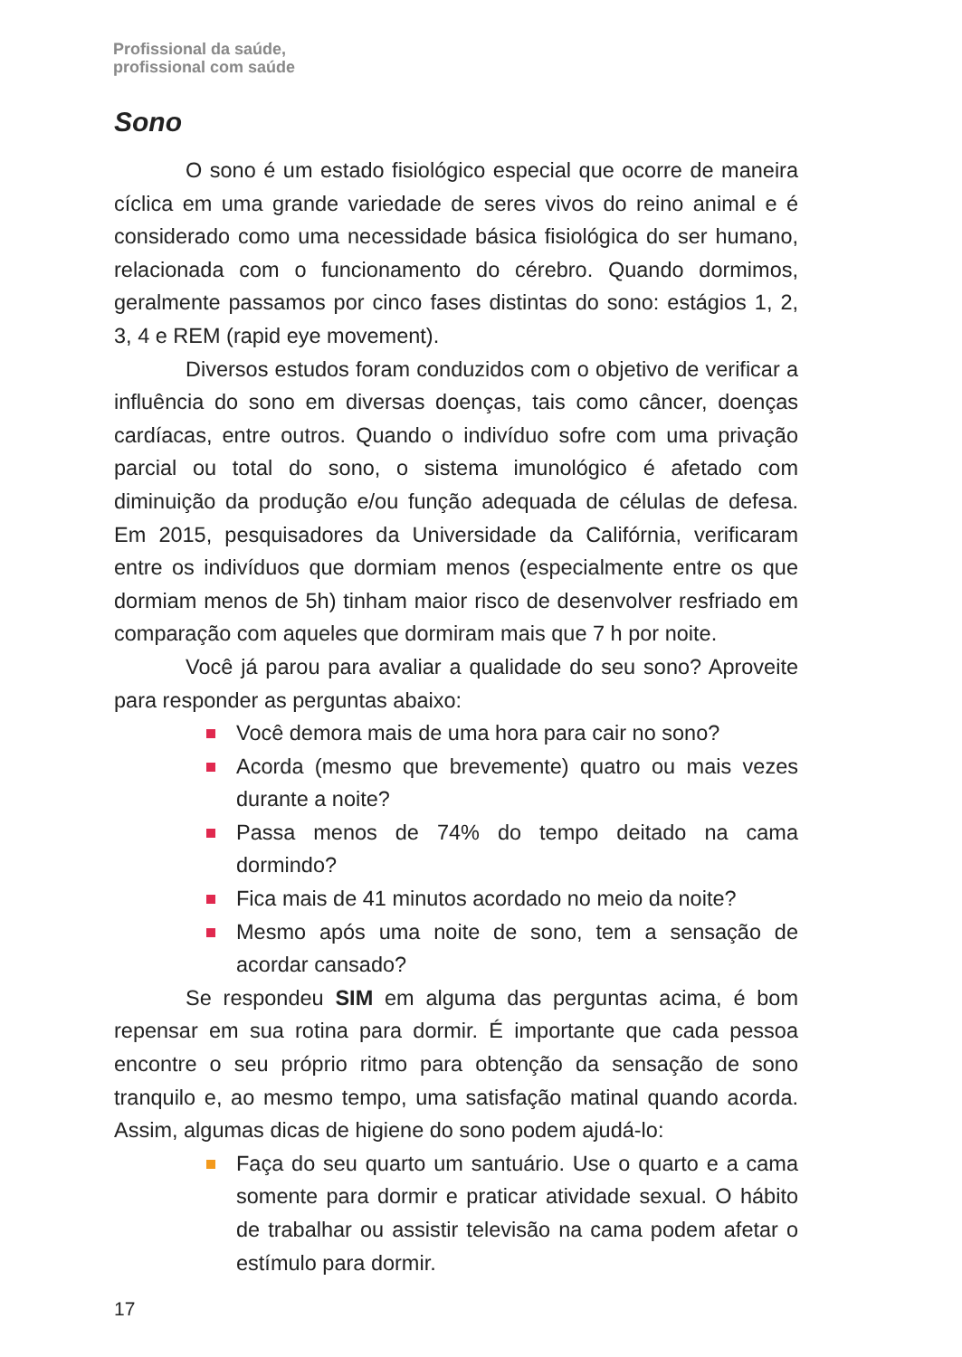Profissional da saúde,
profissional com saúde
Sono
O sono é um estado fisiológico especial que ocorre de maneira cíclica em uma grande variedade de seres vivos do reino animal e é considerado como uma necessidade básica fisiológica do ser humano, relacionada com o funcionamento do cérebro. Quando dormimos, geralmente passamos por cinco fases distintas do sono: estágios 1, 2, 3, 4 e REM (rapid eye movement).
Diversos estudos foram conduzidos com o objetivo de verificar a influência do sono em diversas doenças, tais como câncer, doenças cardíacas, entre outros. Quando o indivíduo sofre com uma privação parcial ou total do sono, o sistema imunológico é afetado com diminuição da produção e/ou função adequada de células de defesa. Em 2015, pesquisadores da Universidade da Califórnia, verificaram entre os indivíduos que dormiam menos (especialmente entre os que dormiam menos de 5h) tinham maior risco de desenvolver resfriado em comparação com aqueles que dormiram mais que 7 h por noite.
Você já parou para avaliar a qualidade do seu sono? Aproveite para responder as perguntas abaixo:
Você demora mais de uma hora para cair no sono?
Acorda (mesmo que brevemente) quatro ou mais vezes durante a noite?
Passa menos de 74% do tempo deitado na cama dormindo?
Fica mais de 41 minutos acordado no meio da noite?
Mesmo após uma noite de sono, tem a sensação de acordar cansado?
Se respondeu SIM em alguma das perguntas acima, é bom repensar em sua rotina para dormir. É importante que cada pessoa encontre o seu próprio ritmo para obtenção da sensação de sono tranquilo e, ao mesmo tempo, uma satisfação matinal quando acorda. Assim, algumas dicas de higiene do sono podem ajudá-lo:
Faça do seu quarto um santuário. Use o quarto e a cama somente para dormir e praticar atividade sexual. O hábito de trabalhar ou assistir televisão na cama podem afetar o estímulo para dormir.
17